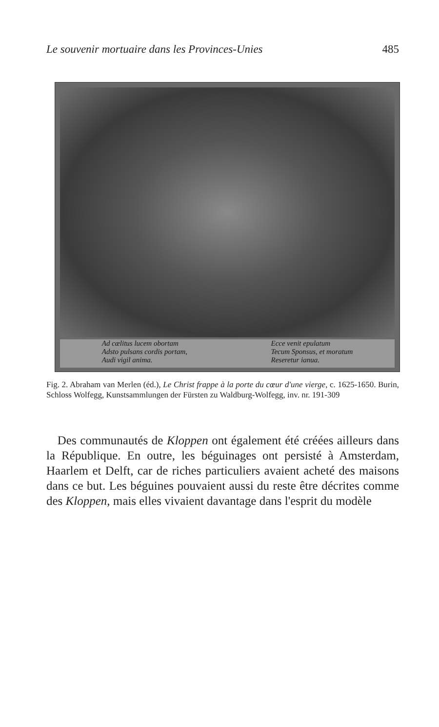Le souvenir mortuaire dans les Provinces-Unies 485
Ad cælitus lucem obortam
Adsto pulsans cordis portam,
Audi vigil anima.
Ecce venit epulatum
Tecum Sponsus, et moratum
Reseretur ianua.
Fig. 2. Abraham van Merlen (éd.), Le Christ frappe à la porte du cœur d'une vierge, c. 1625-1650. Burin, Schloss Wolfegg, Kunstsammlungen der Fürsten zu Waldburg-Wolfegg, inv. nr. 191-309
Des communautés de Kloppen ont également été créées ailleurs dans la République. En outre, les béguinages ont persisté à Amsterdam, Haarlem et Delft, car de riches particuliers avaient acheté des maisons dans ce but. Les béguines pouvaient aussi du reste être décrites comme des Kloppen, mais elles vivaient davantage dans l'esprit du modèle